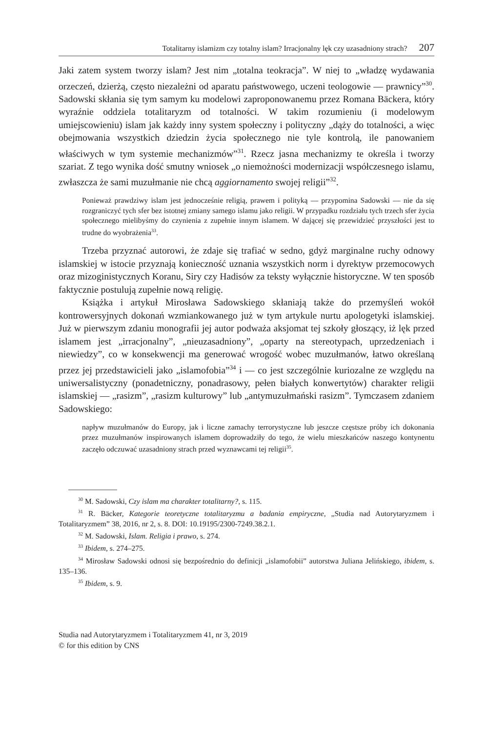Totalitarny islamizm czy totalny islam? Irracjonalny lęk czy uzasadniony strach? 207
Jaki zatem system tworzy islam? Jest nim „totalna teokracja”. W niej to „władzę wydawania orzeczeń, dzierżą, często niezależni od aparatu państwowego, uczeni teologowie — prawnicy”<sup>30</sup>. Sadowski skłania się tym samym ku modelowi zaproponowanemu przez Romana Bäckera, który wyraźnie oddziela totalitaryzm od totalności. W takim rozumieniu (i modelowym umiejscowieniu) islam jak każdy inny system społeczny i polityczny „dąży do totalności, a więc obejmowania wszystkich dziedzin życia społecznego nie tyle kontrolą, ile panowaniem właściwych w tym systemie mechanizmów”<sup>31</sup>. Rzecz jasna mechanizmy te określa i tworzy szariat. Z tego wynika dość smutny wniosek „o niemożności modernizacji współczesnego islamu, zwłaszcza że sami muzułmanie nie chcą aggiornamento swojej religii”<sup>32</sup>.
Ponieważ prawdziwy islam jest jednocześnie religią, prawem i polityką — przypomina Sadowski — nie da się rozgraniczyć tych sfer bez istotnej zmiany samego islamu jako religii. W przypadku rozdziału tych trzech sfer życia społecznego mielibyśmy do czynienia z zupełnie innym islamem. W dającej się przewidzieć przyszłości jest to trudne do wyobrażenia<sup>33</sup>.
Trzeba przyznać autorowi, że zdaje się trafiać w sedno, gdyż marginalne ruchy odnowy islamskiej w istocie przyznają konieczność uznania wszystkich norm i dyrektyw przemocowych oraz mizoginistycznych Koranu, Siry czy Hadisów za teksty wyłącznie historyczne. W ten sposób faktycznie postulują zupełnie nową religię.
Książka i artykuł Mirosława Sadowskiego skłaniają także do przemyśleń wokół kontrowersyjnych dokonań wzmiankowanego już w tym artykule nurtu apologetyki islamskiej. Już w pierwszym zdaniu monografii jej autor podważa aksjomat tej szkoły głoszący, iż lęk przed islamem jest „irracjonalny”, „nieuzasadniony”, „oparty na stereotypach, uprzedzeniach i niewiedzy”, co w konsekwencji ma generować wrogość wobec muzułmanów, łatwo określaną przez jej przedstawicieli jako „islamofobia”<sup>34</sup> i — co jest szczególnie kuriozalne ze względu na uniwersalistyczny (ponadetniczny, ponadrasowy, pełen białych konwertytów) charakter religii islamskiej — „rasizm”, „rasizm kulturowy” lub „antymuzułmański rasizm”. Tymczasem zdaniem Sadowskiego:
napływ muzułmanów do Europy, jak i liczne zamachy terrorystyczne lub jeszcze częstsze próby ich dokonania przez muzułmanów inspirowanych islamem doprowadziły do tego, że wielu mieszkańców naszego kontynentu zaczęło odczuwać uzasadniony strach przed wyznawcami tej religii<sup>35</sup>.
<sup>30</sup> M. Sadowski, Czy islam ma charakter totalitarny?, s. 115.
<sup>31</sup> R. Bäcker, Kategorie teoretyczne totalitaryzmu a badania empiryczne, „Studia nad Autorytaryzmem i Totalitaryzmem” 38, 2016, nr 2, s. 8. DOI: 10.19195/2300-7249.38.2.1.
<sup>32</sup> M. Sadowski, Islam. Religia i prawo, s. 274.
<sup>33</sup> Ibidem, s. 274–275.
<sup>34</sup> Mirosław Sadowski odnosi się bezpośrednio do definicji „islamofobii” autorstwa Juliana Jelińskiego, ibidem, s. 135–136.
<sup>35</sup> Ibidem, s. 9.
Studia nad Autorytaryzmem i Totalitaryzmem 41, nr 3, 2019
© for this edition by CNS